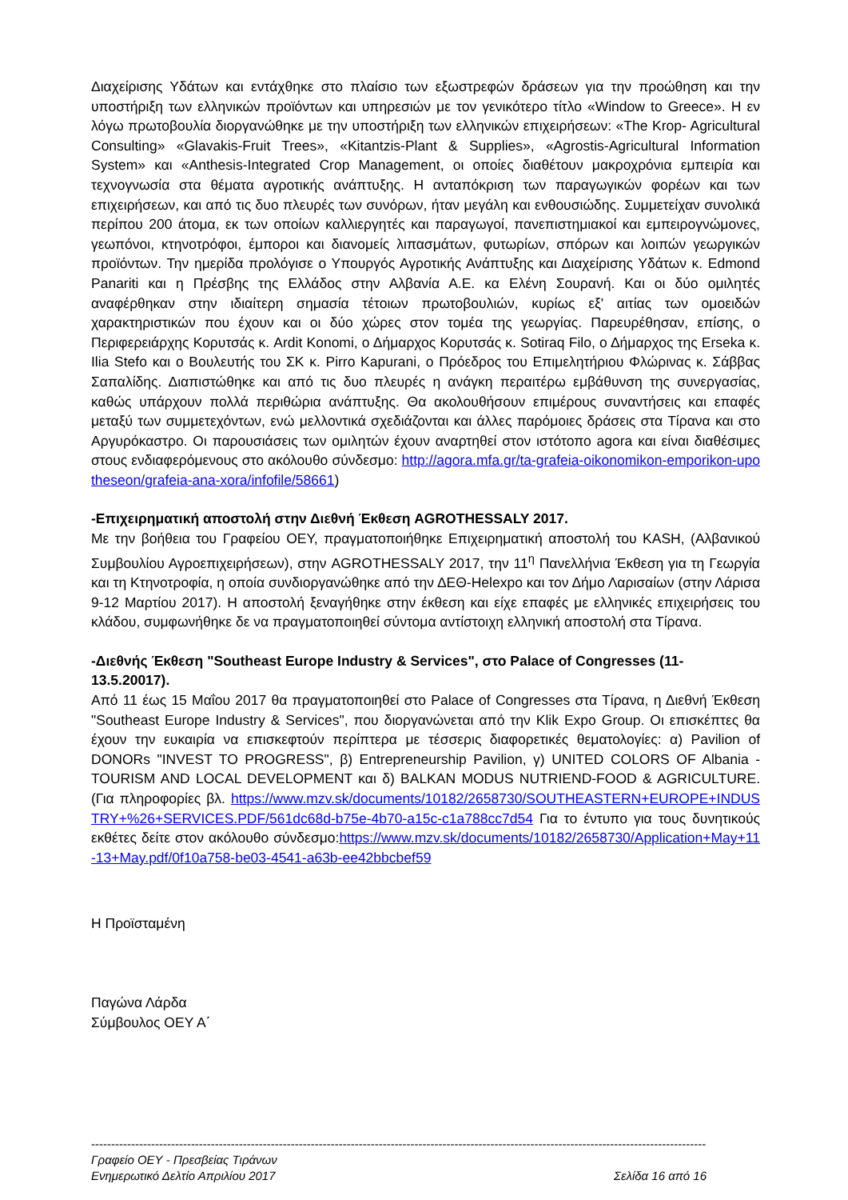Διαχείρισης Υδάτων και εντάχθηκε στο πλαίσιο των εξωστρεφών δράσεων για την προώθηση και την υποστήριξη των ελληνικών προϊόντων και υπηρεσιών με τον γενικότερο τίτλο «Window to Greece». Η εν λόγω πρωτοβουλία διοργανώθηκε με την υποστήριξη των ελληνικών επιχειρήσεων: «The Krop- Agricultural Consulting» «Glavakis-Fruit Trees», «Kitantzis-Plant & Supplies», «Agrostis-Agricultural Information System» και «Anthesis-Integrated Crop Management, οι οποίες διαθέτουν μακροχρόνια εμπειρία και τεχνογνωσία στα θέματα αγροτικής ανάπτυξης. Η ανταπόκριση των παραγωγικών φορέων και των επιχειρήσεων, και από τις δυο πλευρές των συνόρων, ήταν μεγάλη και ενθουσιώδης. Συμμετείχαν συνολικά περίπου 200 άτομα, εκ των οποίων καλλιεργητές και παραγωγοί, πανεπιστημιακοί και εμπειρογνώμονες, γεωπόνοι, κτηνοτρόφοι, έμποροι και διανομείς λιπασμάτων, φυτωρίων, σπόρων και λοιπών γεωργικών προϊόντων. Την ημερίδα προλόγισε ο Υπουργός Αγροτικής Ανάπτυξης και Διαχείρισης Υδάτων κ. Edmond Panariti και η Πρέσβης της Ελλάδος στην Αλβανία Α.Ε. κα Ελένη Σουρανή. Και οι δύο ομιλητές αναφέρθηκαν στην ιδιαίτερη σημασία τέτοιων πρωτοβουλιών, κυρίως εξ' αιτίας των ομοειδών χαρακτηριστικών που έχουν και οι δύο χώρες στον τομέα της γεωργίας. Παρευρέθησαν, επίσης, ο Περιφερειάρχης Κορυτσάς κ. Ardit Konomi, ο Δήμαρχος Κορυτσάς κ. Sotiraq Filo, ο Δήμαρχος της Erseka κ. Ilia Stefo και ο Βουλευτής του ΣΚ κ. Pirro Kapurani, ο Πρόεδρος του Επιμελητήριου Φλώρινας κ. Σάββας Σαπαλίδης. Διαπιστώθηκε και από τις δυο πλευρές η ανάγκη περαιτέρω εμβάθυνση της συνεργασίας, καθώς υπάρχουν πολλά περιθώρια ανάπτυξης. Θα ακολουθήσουν επιμέρους συναντήσεις και επαφές μεταξύ των συμμετεχόντων, ενώ μελλοντικά σχεδιάζονται και άλλες παρόμοιες δράσεις στα Τίρανα και στο Αργυρόκαστρο. Οι παρουσιάσεις των ομιλητών έχουν αναρτηθεί στον ιστότοπο agora και είναι διαθέσιμες στους ενδιαφερόμενους στο ακόλουθο σύνδεσμο: http://agora.mfa.gr/ta-grafeia-oikonomikon-emporikon-upotheseon/grafeia-ana-xora/infofile/58661)
-Επιχειρηματική αποστολή στην Διεθνή Έκθεση AGROTHESSALY 2017.
Με την βοήθεια του Γραφείου ΟΕΥ, πραγματοποιήθηκε Επιχειρηματική αποστολή του KASH, (Αλβανικού Συμβουλίου Αγροεπιχειρήσεων), στην AGROTHESSALY 2017, την 11<sup>η</sup> Πανελλήνια Έκθεση για τη Γεωργία και τη Κτηνοτροφία, η οποία συνδιοργανώθηκε από την ΔΕΘ-Helexpo και τον Δήμο Λαρισαίων (στην Λάρισα 9-12 Μαρτίου 2017). Η αποστολή ξεναγήθηκε στην έκθεση και είχε επαφές με ελληνικές επιχειρήσεις του κλάδου, συμφωνήθηκε δε να πραγματοποιηθεί σύντομα αντίστοιχη ελληνική αποστολή στα Τίρανα.
-Διεθνής Έκθεση "Southeast Europe Industry & Services", στο Palace of Congresses (11-13.5.20017).
Από 11 έως 15 Μαΐου 2017 θα πραγματοποιηθεί στο Palace of Congresses στα Τίρανα, η Διεθνή Έκθεση "Southeast Europe Industry & Services", που διοργανώνεται από την Klik Expo Group. Οι επισκέπτες θα έχουν την ευκαιρία να επισκεφτούν περίπτερα με τέσσερις διαφορετικές θεματολογίες: α) Pavilion of DONORs "INVEST TO PROGRESS", β) Entrepreneurship Pavilion, γ) UNITED COLORS OF Albania - TOURISM AND LOCAL DEVELOPMENT και δ) BALKAN MODUS NUTRIEND-FOOD & AGRICULTURE. (Για πληροφορίες βλ. https://www.mzv.sk/documents/10182/2658730/SOUTHEASTERN+EUROPE+INDUSTRY+%26+SERVICES.PDF/561dc68d-b75e-4b70-a15c-c1a788cc7d54 Για το έντυπο για τους δυνητικούς εκθέτες δείτε στον ακόλουθο σύνδεσμο:https://www.mzv.sk/documents/10182/2658730/Application+May+11-13+May.pdf/0f10a758-be03-4541-a63b-ee42bbcbef59
Η Προϊσταμένη
Παγώνα Λάρδα
Σύμβουλος ΟΕΥ Α΄
------------------------------------------------------------------------------------------------------------------------------------------------------------
Γραφείο ΟΕΥ - Πρεσβείας Τιράνων
Ενημερωτικό Δελτίο Απριλίου 2017 Σελίδα 16 από 16